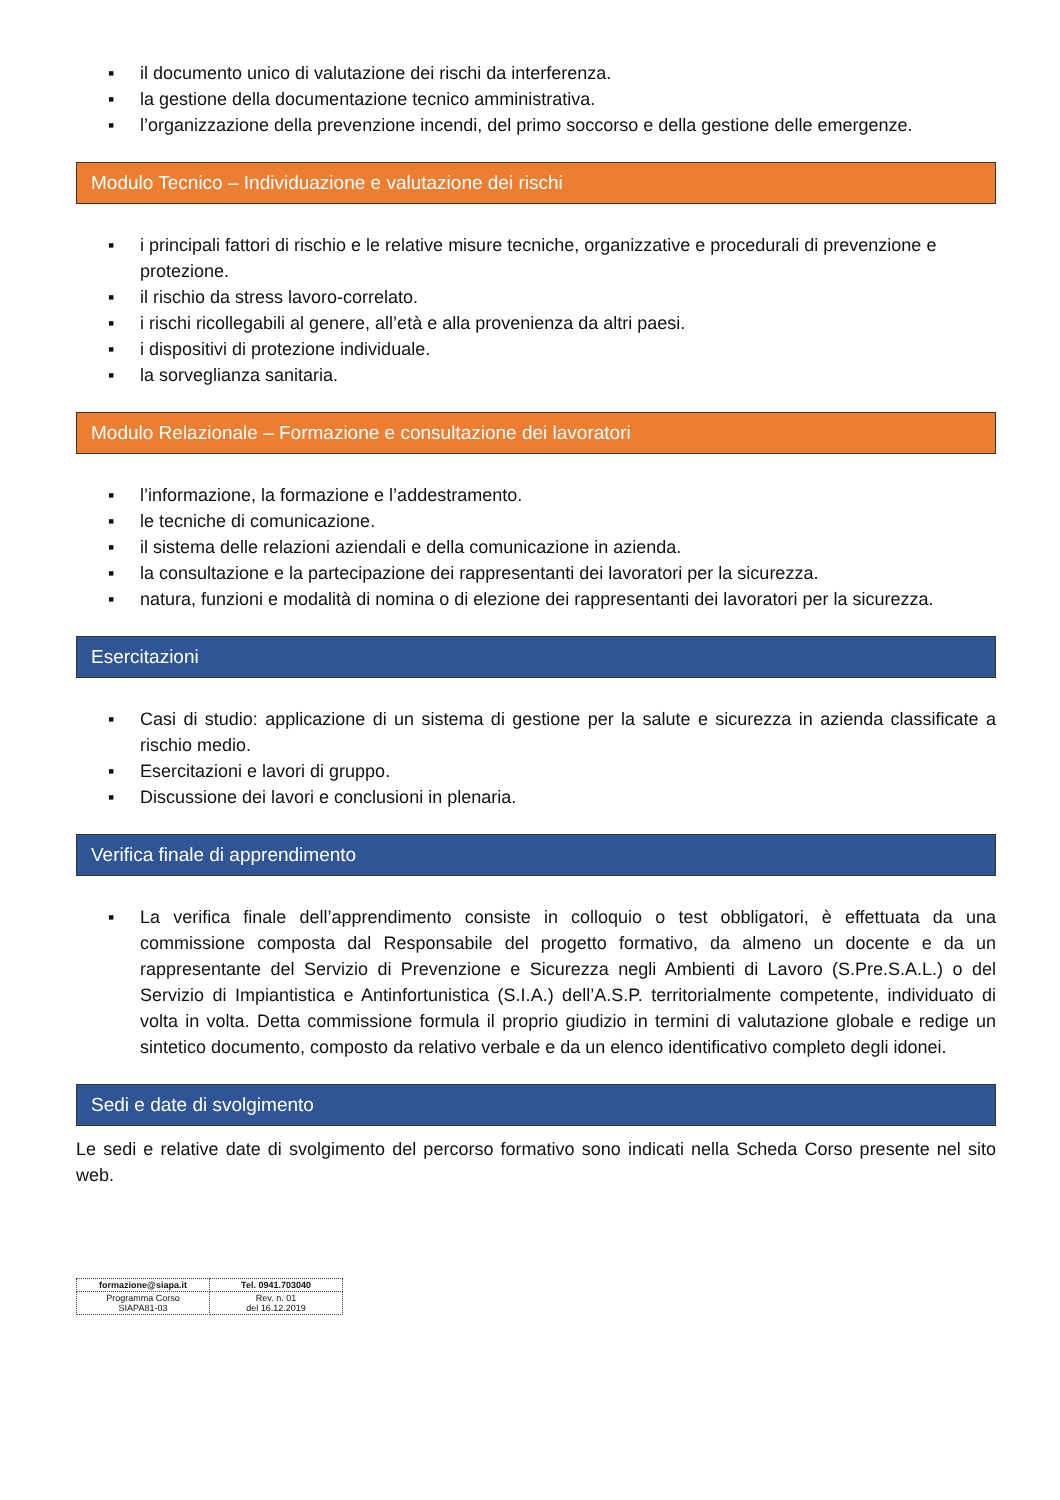▪ il documento unico di valutazione dei rischi da interferenza.
▪ la gestione della documentazione tecnico amministrativa.
▪ l’organizzazione della prevenzione incendi, del primo soccorso e della gestione delle emergenze.
Modulo Tecnico – Individuazione e valutazione dei rischi
▪ i principali fattori di rischio e le relative misure tecniche, organizzative e procedurali di prevenzione e protezione.
▪ il rischio da stress lavoro-correlato.
▪ i rischi ricollegabili al genere, all’età e alla provenienza da altri paesi.
▪ i dispositivi di protezione individuale.
▪ la sorveglianza sanitaria.
Modulo Relazionale – Formazione e consultazione dei lavoratori
▪ l’informazione, la formazione e l’addestramento.
▪ le tecniche di comunicazione.
▪ il sistema delle relazioni aziendali e della comunicazione in azienda.
▪ la consultazione e la partecipazione dei rappresentanti dei lavoratori per la sicurezza.
▪ natura, funzioni e modalità di nomina o di elezione dei rappresentanti dei lavoratori per la sicurezza.
Esercitazioni
▪ Casi di studio: applicazione di un sistema di gestione per la salute e sicurezza in azienda classificate a rischio medio.
▪ Esercitazioni e lavori di gruppo.
▪ Discussione dei lavori e conclusioni in plenaria.
Verifica finale di apprendimento
▪ La verifica finale dell’apprendimento consiste in colloquio o test obbligatori, è effettuata da una commissione composta dal Responsabile del progetto formativo, da almeno un docente e da un rappresentante del Servizio di Prevenzione e Sicurezza negli Ambienti di Lavoro (S.Pre.S.A.L.) o del Servizio di Impiantistica e Antinfortunistica (S.I.A.) dell’A.S.P. territorialmente competente, individuato di volta in volta. Detta commissione formula il proprio giudizio in termini di valutazione globale e redige un sintetico documento, composto da relativo verbale e da un elenco identificativo completo degli idonei.
Sedi e date di svolgimento
Le sedi e relative date di svolgimento del percorso formativo sono indicati nella Scheda Corso presente nel sito web.
| formazione@siapa.it | Tel. 0941.703040 |
| Programma Corso SIAPA81-03 | Rev. n. 01 del 16.12.2019 |